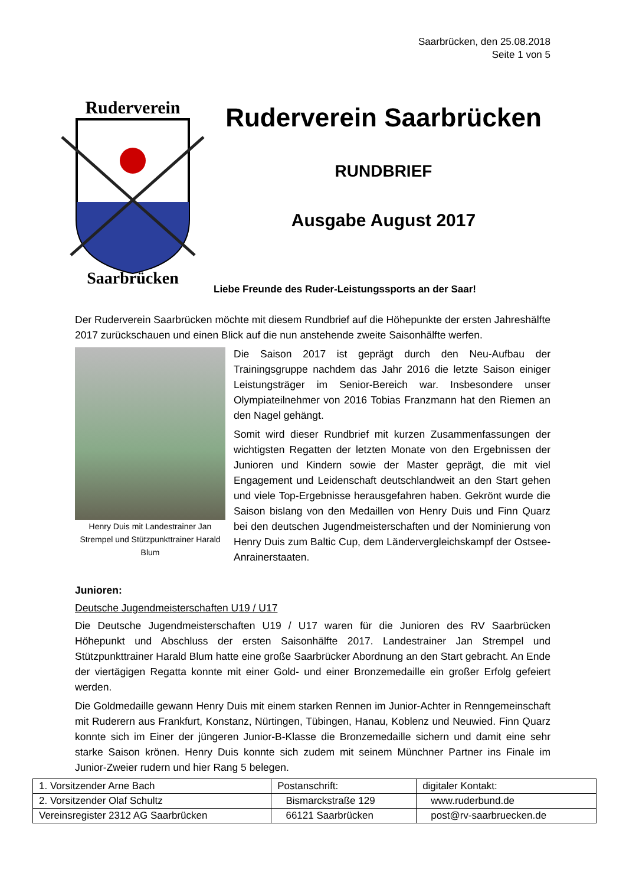Saarbrücken, den 25.08.2018
Seite 1 von 5
Ruderverein
Saarbrücken
Ruderverein Saarbrücken
RUNDBRIEF
Ausgabe August 2017
Liebe Freunde des Ruder-Leistungssports an der Saar!
Der Ruderverein Saarbrücken möchte mit diesem Rundbrief auf die Höhepunkte der ersten Jahreshälfte 2017 zurückschauen und einen Blick auf die nun anstehende zweite Saisonhälfte werfen.
Henry Duis mit Landestrainer Jan Strempel und Stützpunkttrainer Harald Blum
Die Saison 2017 ist geprägt durch den Neu-Aufbau der Trainingsgruppe nachdem das Jahr 2016 die letzte Saison einiger Leistungsträger im Senior-Bereich war. Insbesondere unser Olympiateilnehmer von 2016 Tobias Franzmann hat den Riemen an den Nagel gehängt.
Somit wird dieser Rundbrief mit kurzen Zusammenfassungen der wichtigsten Regatten der letzten Monate von den Ergebnissen der Junioren und Kindern sowie der Master geprägt, die mit viel Engagement und Leidenschaft deutschlandweit an den Start gehen und viele Top-Ergebnisse herausgefahren haben. Gekrönt wurde die Saison bislang von den Medaillen von Henry Duis und Finn Quarz bei den deutschen Jugendmeisterschaften und der Nominierung von Henry Duis zum Baltic Cup, dem Ländervergleichskampf der Ostsee-Anrainerstaaten.
Junioren:
Deutsche Jugendmeisterschaften U19 / U17
Die Deutsche Jugendmeisterschaften U19 / U17 waren für die Junioren des RV Saarbrücken Höhepunkt und Abschluss der ersten Saisonhälfte 2017. Landestrainer Jan Strempel und Stützpunkttrainer Harald Blum hatte eine große Saarbrücker Abordnung an den Start gebracht. An Ende der viertägigen Regatta konnte mit einer Gold- und einer Bronzemedaille ein großer Erfolg gefeiert werden.
Die Goldmedaille gewann Henry Duis mit einem starken Rennen im Junior-Achter in Renngemeinschaft mit Ruderern aus Frankfurt, Konstanz, Nürtingen, Tübingen, Hanau, Koblenz und Neuwied. Finn Quarz konnte sich im Einer der jüngeren Junior-B-Klasse die Bronzemedaille sichern und damit eine sehr starke Saison krönen. Henry Duis konnte sich zudem mit seinem Münchner Partner ins Finale im Junior-Zweier rudern und hier Rang 5 belegen.
| 1. Vorsitzender Arne Bach | Postanschrift: | digitaler Kontakt: |
| 2. Vorsitzender Olaf Schultz | Bismarckstraße 129 | www.ruderbund.de |
| Vereinsregister 2312 AG Saarbrücken | 66121 Saarbrücken | post@rv-saarbruecken.de |